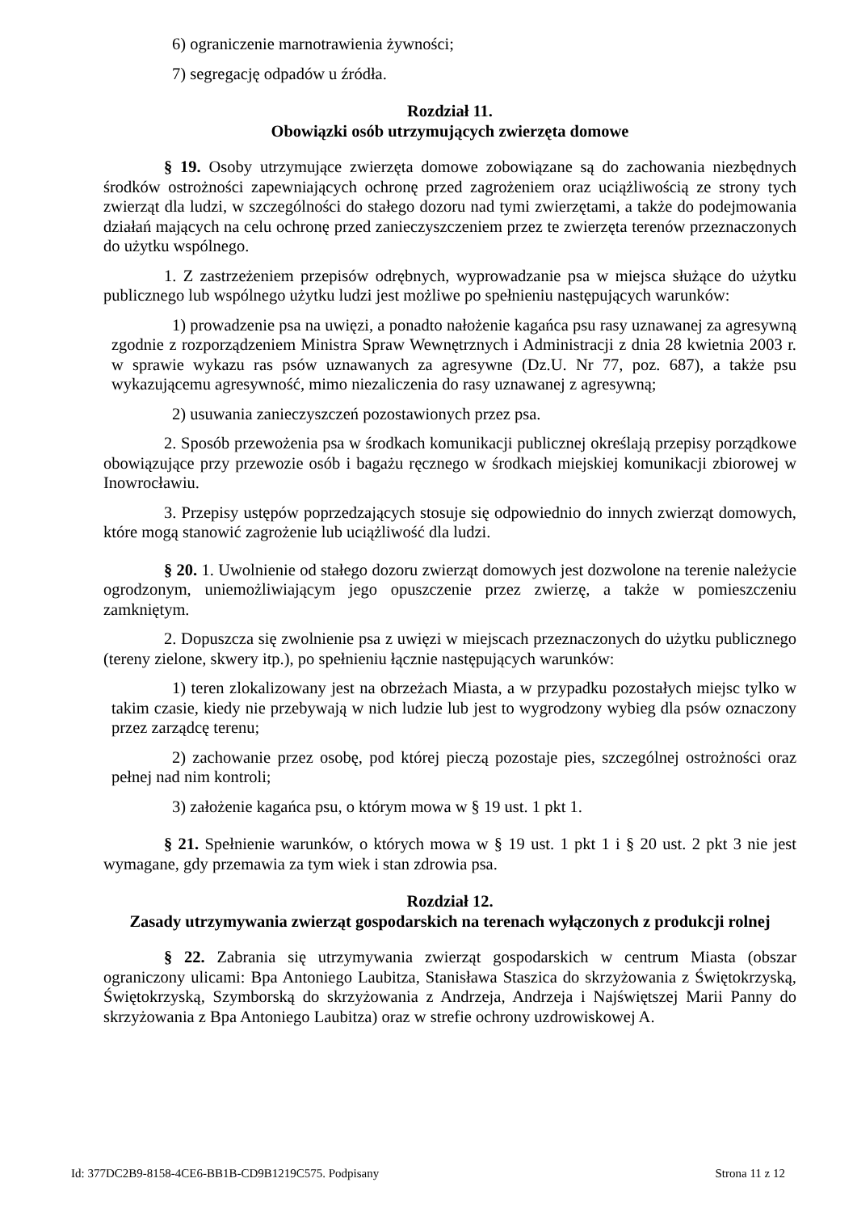6) ograniczenie marnotrawienia żywności;
7) segregację odpadów u źródła.
Rozdział 11.
Obowiązki osób utrzymujących zwierzęta domowe
§ 19. Osoby utrzymujące zwierzęta domowe zobowiązane są do zachowania niezbędnych środków ostrożności zapewniających ochronę przed zagrożeniem oraz uciążliwością ze strony tych zwierząt dla ludzi, w szczególności do stałego dozoru nad tymi zwierzętami, a także do podejmowania działań mających na celu ochronę przed zanieczyszczeniem przez te zwierzęta terenów przeznaczonych do użytku wspólnego.
1. Z zastrzeżeniem przepisów odrębnych, wyprowadzanie psa w miejsca służące do użytku publicznego lub wspólnego użytku ludzi jest możliwe po spełnieniu następujących warunków:
1) prowadzenie psa na uwięzi, a ponadto nałożenie kagańca psu rasy uznawanej za agresywną zgodnie z rozporządzeniem Ministra Spraw Wewnętrznych i Administracji z dnia 28 kwietnia 2003 r. w sprawie wykazu ras psów uznawanych za agresywne (Dz.U. Nr 77, poz. 687), a także psu wykazującemu agresywność, mimo niezaliczenia do rasy uznawanej z agresywną;
2) usuwania zanieczyszczeń pozostawionych przez psa.
2. Sposób przewożenia psa w środkach komunikacji publicznej określają przepisy porządkowe obowiązujące przy przewozie osób i bagażu ręcznego w środkach miejskiej komunikacji zbiorowej w Inowrocławiu.
3. Przepisy ustępów poprzedzających stosuje się odpowiednio do innych zwierząt domowych, które mogą stanowić zagrożenie lub uciążliwość dla ludzi.
§ 20. 1. Uwolnienie od stałego dozoru zwierząt domowych jest dozwolone na terenie należycie ogrodzonym, uniemożliwiającym jego opuszczenie przez zwierzę, a także w pomieszczeniu zamkniętym.
2. Dopuszcza się zwolnienie psa z uwięzi w miejscach przeznaczonych do użytku publicznego (tereny zielone, skwery itp.), po spełnieniu łącznie następujących warunków:
1) teren zlokalizowany jest na obrzeżach Miasta, a w przypadku pozostałych miejsc tylko w takim czasie, kiedy nie przebywają w nich ludzie lub jest to wygrodzony wybieg dla psów oznaczony przez zarządcę terenu;
2) zachowanie przez osobę, pod której pieczą pozostaje pies, szczególnej ostrożności oraz pełnej nad nim kontroli;
3) założenie kagańca psu, o którym mowa w § 19 ust. 1 pkt 1.
§ 21. Spełnienie warunków, o których mowa w § 19 ust. 1 pkt 1 i § 20 ust. 2 pkt 3 nie jest wymagane, gdy przemawia za tym wiek i stan zdrowia psa.
Rozdział 12.
Zasady utrzymywania zwierząt gospodarskich na terenach wyłączonych z produkcji rolnej
§ 22. Zabrania się utrzymywania zwierząt gospodarskich w centrum Miasta (obszar ograniczony ulicami: Bpa Antoniego Laubitza, Stanisława Staszica do skrzyżowania z Świętokrzyską, Świętokrzyską, Szymborską do skrzyżowania z Andrzeja, Andrzeja i Najświętszej Marii Panny do skrzyżowania z Bpa Antoniego Laubitza) oraz w strefie ochrony uzdrowiskowej A.
Id: 377DC2B9-8158-4CE6-BB1B-CD9B1219C575. Podpisany Strona 11 z 12